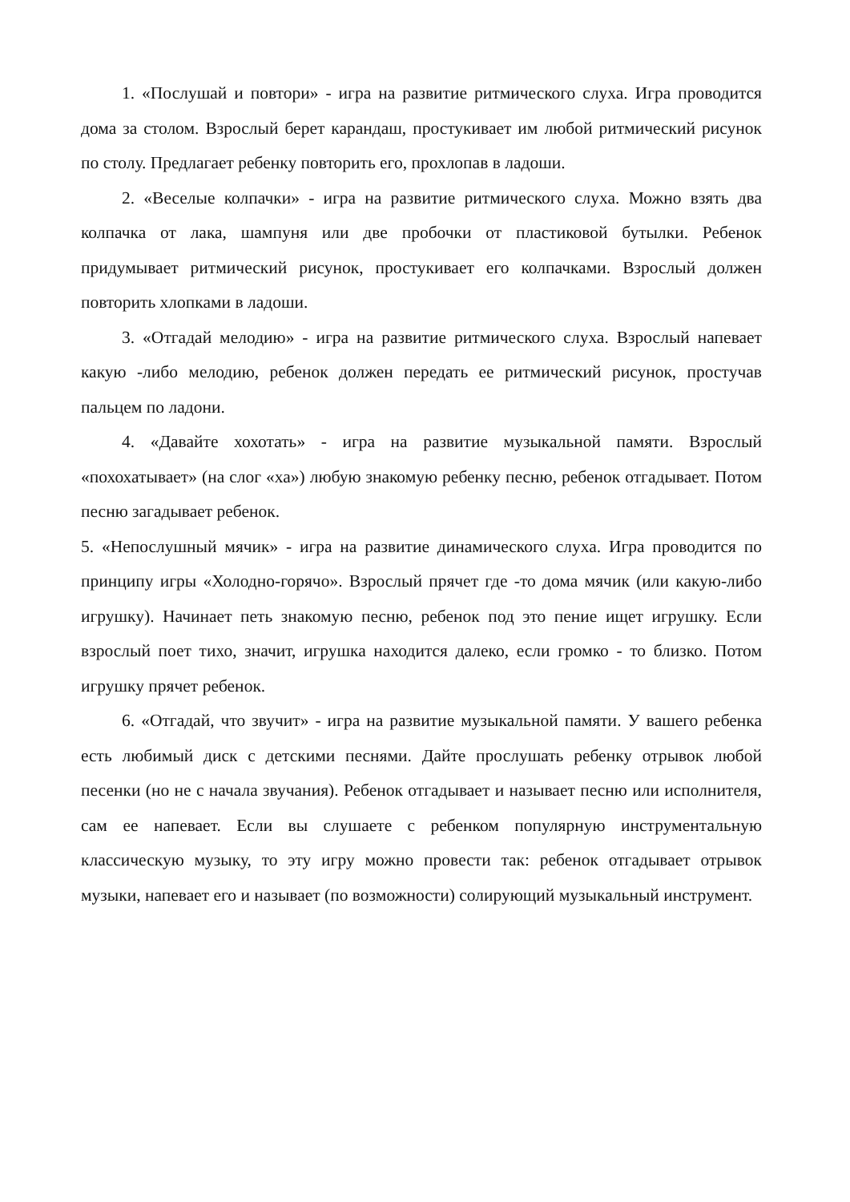1. «Послушай и повтори» - игра на развитие ритмического слуха. Игра проводится дома за столом. Взрослый берет карандаш, простукивает им любой ритмический рисунок по столу. Предлагает ребенку повторить его, прохлопав в ладоши.
2. «Веселые колпачки» - игра на развитие ритмического слуха. Можно взять два колпачка от лака, шампуня или две пробочки от пластиковой бутылки. Ребенок придумывает ритмический рисунок, простукивает его колпачками. Взрослый должен повторить хлопками в ладоши.
3. «Отгадай мелодию» - игра на развитие ритмического слуха. Взрослый напевает какую -либо мелодию, ребенок должен передать ее ритмический рисунок, простучав пальцем по ладони.
4. «Давайте хохотать» - игра на развитие музыкальной памяти. Взрослый «похохатывает» (на слог «ха») любую знакомую ребенку песню, ребенок отгадывает. Потом песню загадывает ребенок.
5. «Непослушный мячик» - игра на развитие динамического слуха. Игра проводится по принципу игры «Холодно-горячо». Взрослый прячет где -то дома мячик (или какую-либо игрушку). Начинает петь знакомую песню, ребенок под это пение ищет игрушку. Если взрослый поет тихо, значит, игрушка находится далеко, если громко - то близко. Потом игрушку прячет ребенок.
6. «Отгадай, что звучит» - игра на развитие музыкальной памяти. У вашего ребенка есть любимый диск с детскими песнями. Дайте прослушать ребенку отрывок любой песенки (но не с начала звучания). Ребенок отгадывает и называет песню или исполнителя, сам ее напевает. Если вы слушаете с ребенком популярную инструментальную классическую музыку, то эту игру можно провести так: ребенок отгадывает отрывок музыки, напевает его и называет (по возможности) солирующий музыкальный инструмент.